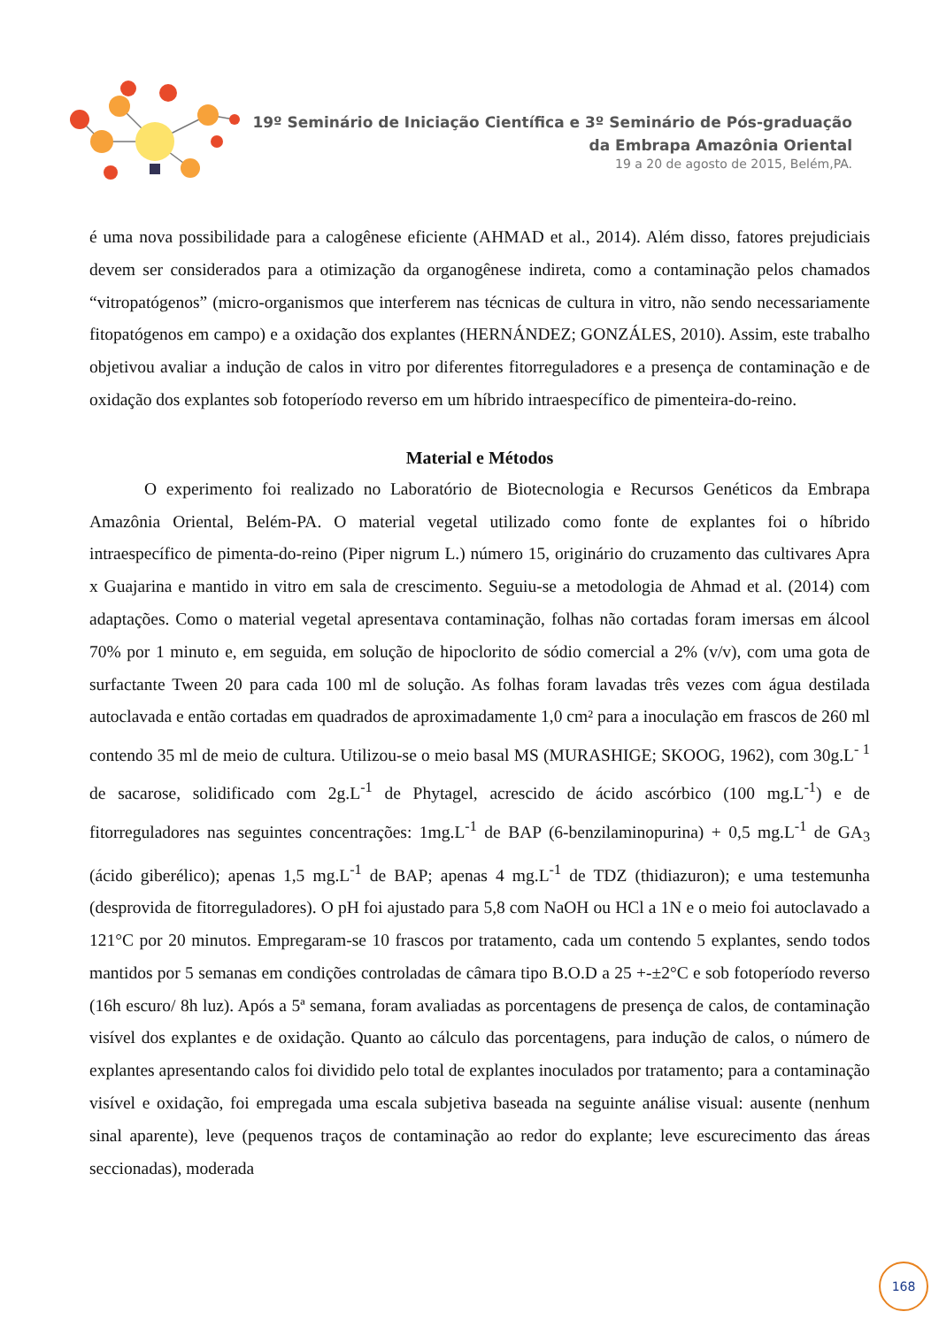19º Seminário de Iniciação Científica e 3º Seminário de Pós-graduação
da Embrapa Amazônia Oriental
19 a 20 de agosto de 2015, Belém,PA.
é uma nova possibilidade para a calogênese eficiente (AHMAD et al., 2014). Além disso, fatores prejudiciais devem ser considerados para a otimização da organogênese indireta, como a contaminação pelos chamados “vitropatógenos” (micro-organismos que interferem nas técnicas de cultura in vitro, não sendo necessariamente fitopatógenos em campo) e a oxidação dos explantes (HERNÁNDEZ; GONZÁLES, 2010). Assim, este trabalho objetivou avaliar a indução de calos in vitro por diferentes fitorreguladores e a presença de contaminação e de oxidação dos explantes sob fotoperíodo reverso em um híbrido intraespecífico de pimenteira-do-reino.
Material e Métodos
O experimento foi realizado no Laboratório de Biotecnologia e Recursos Genéticos da Embrapa Amazônia Oriental, Belém-PA. O material vegetal utilizado como fonte de explantes foi o híbrido intraespecífico de pimenta-do-reino (Piper nigrum L.) número 15, originário do cruzamento das cultivares Apra x Guajarina e mantido in vitro em sala de crescimento. Seguiu-se a metodologia de Ahmad et al. (2014) com adaptações. Como o material vegetal apresentava contaminação, folhas não cortadas foram imersas em álcool 70% por 1 minuto e, em seguida, em solução de hipoclorito de sódio comercial a 2% (v/v), com uma gota de surfactante Tween 20 para cada 100 ml de solução. As folhas foram lavadas três vezes com água destilada autoclavada e então cortadas em quadrados de aproximadamente 1,0 cm² para a inoculação em frascos de 260 ml contendo 35 ml de meio de cultura. Utilizou-se o meio basal MS (MURASHIGE; SKOOG, 1962), com 30g.L<sup>- 1</sup> de sacarose, solidificado com 2g.L<sup>-1</sup> de Phytagel, acrescido de ácido ascórbico (100 mg.L<sup>-1</sup>) e de fitorreguladores nas seguintes concentrações: 1mg.L<sup>-1</sup> de BAP (6-benzilaminopurina) + 0,5 mg.L<sup>-1</sup> de GA<sub>3</sub> (ácido giberélico); apenas 1,5 mg.L<sup>-1</sup> de BAP; apenas 4 mg.L<sup>-1</sup> de TDZ (thidiazuron); e uma testemunha (desprovida de fitorreguladores). O pH foi ajustado para 5,8 com NaOH ou HCl a 1N e o meio foi autoclavado a 121°C por 20 minutos. Empregaram-se 10 frascos por tratamento, cada um contendo 5 explantes, sendo todos mantidos por 5 semanas em condições controladas de câmara tipo B.O.D a 25 +-±2°C e sob fotoperíodo reverso (16h escuro/ 8h luz). Após a 5ª semana, foram avaliadas as porcentagens de presença de calos, de contaminação visível dos explantes e de oxidação. Quanto ao cálculo das porcentagens, para indução de calos, o número de explantes apresentando calos foi dividido pelo total de explantes inoculados por tratamento; para a contaminação visível e oxidação, foi empregada uma escala subjetiva baseada na seguinte análise visual: ausente (nenhum sinal aparente), leve (pequenos traços de contaminação ao redor do explante; leve escurecimento das áreas seccionadas), moderada
168